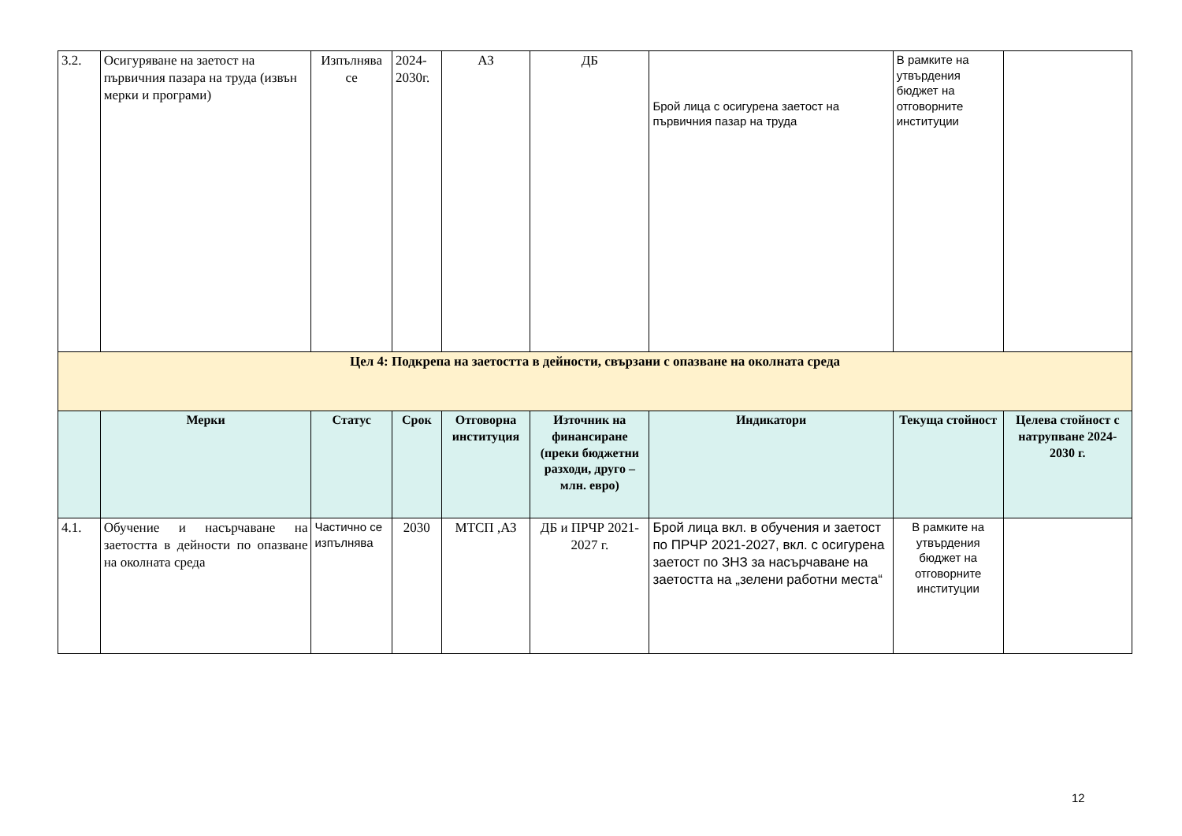| 3.2. | Осигуряване на заетост на първичния пазара на труда (извън мерки и програми) | Изпълнява се | 2024-2030г. | АЗ | ДБ | Брой лица с осигурена заетост на първичния пазар на труда | В рамките на утвърдения бюджет на отговорните институции | |
| Цел 4: Подкрепа на заетостта в дейности, свързани с опазване на околната среда | | | | | | | | |
| | Мерки | Статус | Срок | Отговорна институция | Източник на финансиране (преки бюджетни разходи, друго – млн. евро) | Индикатори | Текуща стойност | Целева стойност с натрупване 2024-2030 г. |
| 4.1. | Обучение и насърчаване на заетостта в дейности по опазване на околната среда | Частично се изпълнява | 2030 | МТСП ,АЗ | ДБ и ПРЧР 2021-2027 г. | Брой лица вкл. в обучения и заетост по ПРЧР 2021-2027, вкл. с осигурена заетост по ЗНЗ за насърчаване на заетостта на „зелени работни места“ | В рамките на утвърдения бюджет на отговорните институции | |
12